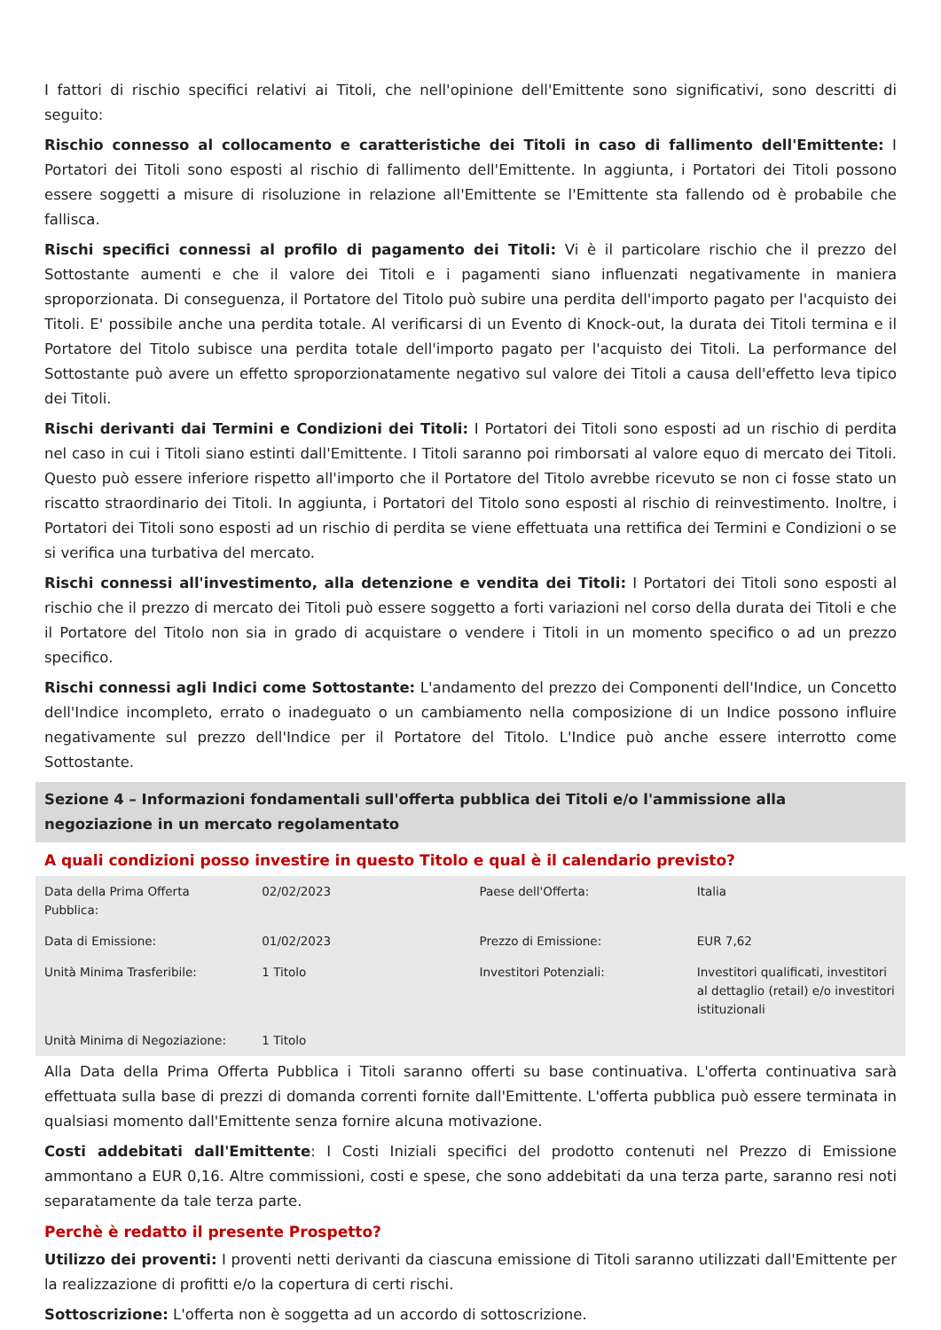I fattori di rischio specifici relativi ai Titoli, che nell'opinione dell'Emittente sono significativi, sono descritti di seguito:
Rischio connesso al collocamento e caratteristiche dei Titoli in caso di fallimento dell'Emittente: I Portatori dei Titoli sono esposti al rischio di fallimento dell'Emittente. In aggiunta, i Portatori dei Titoli possono essere soggetti a misure di risoluzione in relazione all'Emittente se l'Emittente sta fallendo od è probabile che fallisca.
Rischi specifici connessi al profilo di pagamento dei Titoli: Vi è il particolare rischio che il prezzo del Sottostante aumenti e che il valore dei Titoli e i pagamenti siano influenzati negativamente in maniera sproporzionata. Di conseguenza, il Portatore del Titolo può subire una perdita dell'importo pagato per l'acquisto dei Titoli. E' possibile anche una perdita totale. Al verificarsi di un Evento di Knock-out, la durata dei Titoli termina e il Portatore del Titolo subisce una perdita totale dell'importo pagato per l'acquisto dei Titoli. La performance del Sottostante può avere un effetto sproporzionatamente negativo sul valore dei Titoli a causa dell'effetto leva tipico dei Titoli.
Rischi derivanti dai Termini e Condizioni dei Titoli: I Portatori dei Titoli sono esposti ad un rischio di perdita nel caso in cui i Titoli siano estinti dall'Emittente. I Titoli saranno poi rimborsati al valore equo di mercato dei Titoli. Questo può essere inferiore rispetto all'importo che il Portatore del Titolo avrebbe ricevuto se non ci fosse stato un riscatto straordinario dei Titoli. In aggiunta, i Portatori del Titolo sono esposti al rischio di reinvestimento. Inoltre, i Portatori dei Titoli sono esposti ad un rischio di perdita se viene effettuata una rettifica dei Termini e Condizioni o se si verifica una turbativa del mercato.
Rischi connessi all'investimento, alla detenzione e vendita dei Titoli: I Portatori dei Titoli sono esposti al rischio che il prezzo di mercato dei Titoli può essere soggetto a forti variazioni nel corso della durata dei Titoli e che il Portatore del Titolo non sia in grado di acquistare o vendere i Titoli in un momento specifico o ad un prezzo specifico.
Rischi connessi agli Indici come Sottostante: L'andamento del prezzo dei Componenti dell'Indice, un Concetto dell'Indice incompleto, errato o inadeguato o un cambiamento nella composizione di un Indice possono influire negativamente sul prezzo dell'Indice per il Portatore del Titolo. L'Indice può anche essere interrotto come Sottostante.
Sezione 4 – Informazioni fondamentali sull'offerta pubblica dei Titoli e/o l'ammissione alla negoziazione in un mercato regolamentato
A quali condizioni posso investire in questo Titolo e qual è il calendario previsto?
| Data della Prima Offerta Pubblica: | 02/02/2023 | Paese dell'Offerta: | Italia |
| Data di Emissione: | 01/02/2023 | Prezzo di Emissione: | EUR 7,62 |
| Unità Minima Trasferibile: | 1 Titolo | Investitori Potenziali: | Investitori qualificati, investitori al dettaglio (retail) e/o investitori istituzionali |
| Unità Minima di Negoziazione: | 1 Titolo | | |
Alla Data della Prima Offerta Pubblica i Titoli saranno offerti su base continuativa. L'offerta continuativa sarà effettuata sulla base di prezzi di domanda correnti fornite dall'Emittente. L'offerta pubblica può essere terminata in qualsiasi momento dall'Emittente senza fornire alcuna motivazione.
Costi addebitati dall'Emittente: I Costi Iniziali specifici del prodotto contenuti nel Prezzo di Emissione ammontano a EUR 0,16. Altre commissioni, costi e spese, che sono addebitati da una terza parte, saranno resi noti separatamente da tale terza parte.
Perchè è redatto il presente Prospetto?
Utilizzo dei proventi: I proventi netti derivanti da ciascuna emissione di Titoli saranno utilizzati dall'Emittente per la realizzazione di profitti e/o la copertura di certi rischi.
Sottoscrizione: L'offerta non è soggetta ad un accordo di sottoscrizione.